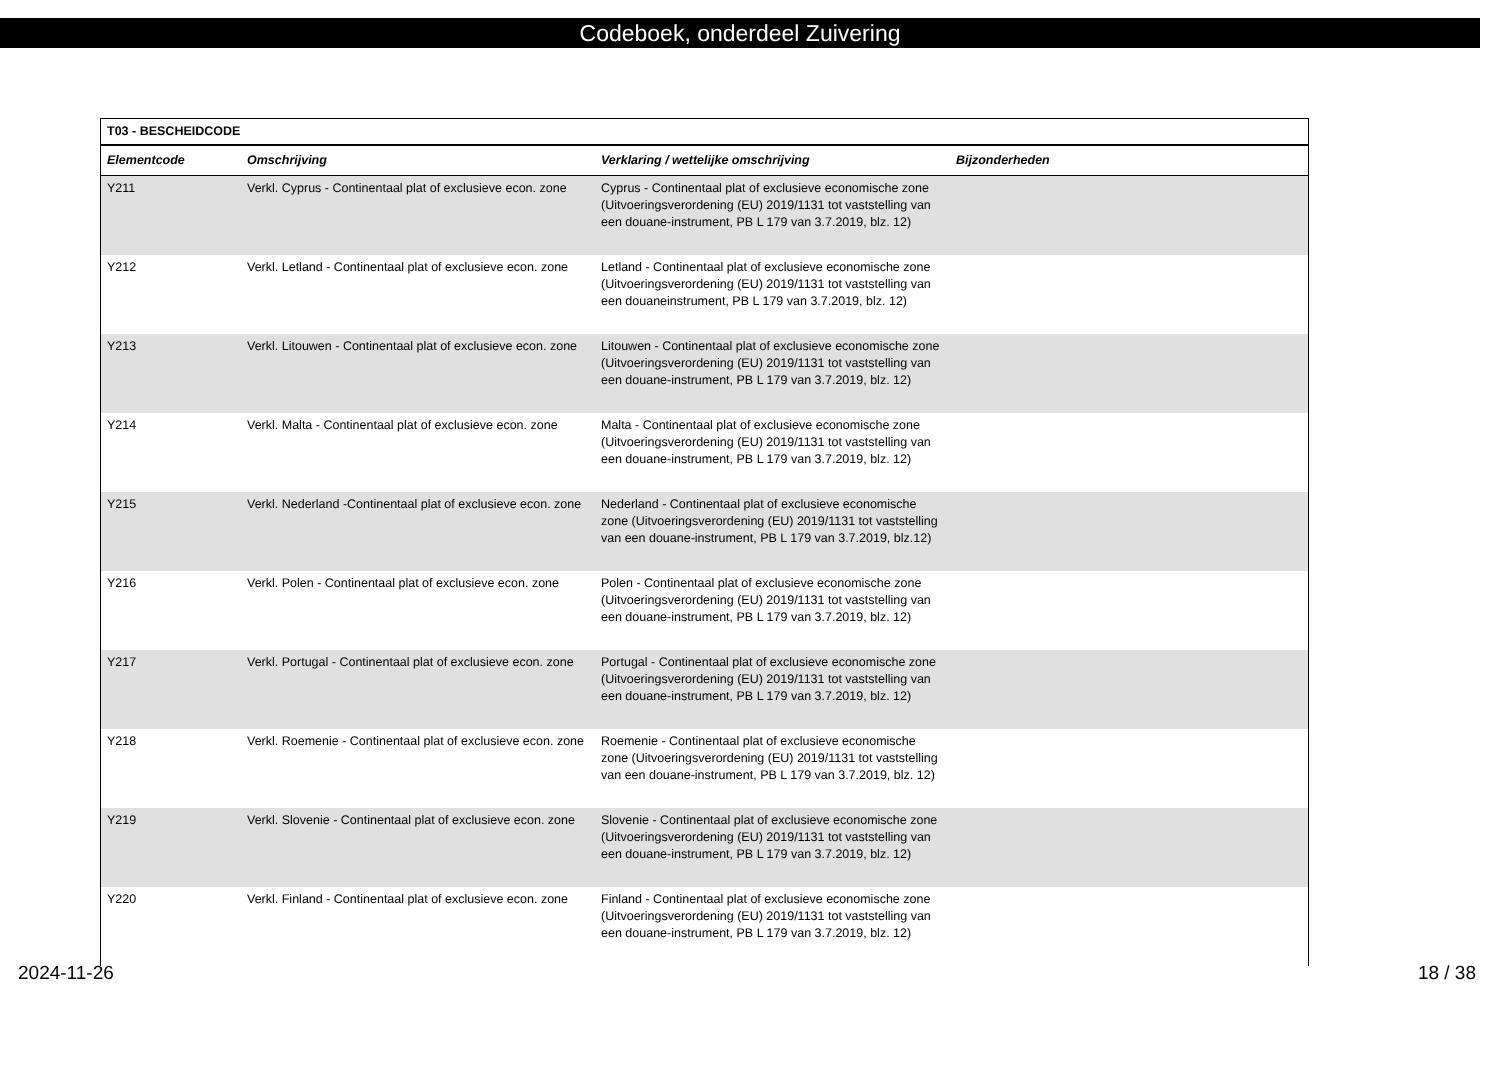Codeboek, onderdeel Zuivering
| T03 - BESCHEIDCODE | | | |
| --- | --- | --- | --- |
| Elementcode | Omschrijving | Verklaring / wettelijke omschrijving | Bijzonderheden |
| Y211 | Verkl. Cyprus - Continentaal plat of exclusieve econ. zone | Cyprus - Continentaal plat of exclusieve economische zone (Uitvoeringsverordening (EU) 2019/1131 tot vaststelling van een douane-instrument, PB L 179 van 3.7.2019, blz. 12) | |
| Y212 | Verkl. Letland - Continentaal plat of exclusieve econ. zone | Letland - Continentaal plat of exclusieve economische zone (Uitvoeringsverordening (EU) 2019/1131 tot vaststelling van een douaneinstrument, PB L 179 van 3.7.2019, blz. 12) | |
| Y213 | Verkl. Litouwen - Continentaal plat of exclusieve econ. zone | Litouwen - Continentaal plat of exclusieve economische zone (Uitvoeringsverordening (EU) 2019/1131 tot vaststelling van een douane-instrument, PB L 179 van 3.7.2019, blz. 12) | |
| Y214 | Verkl. Malta - Continentaal plat of exclusieve econ. zone | Malta - Continentaal plat of exclusieve economische zone (Uitvoeringsverordening (EU) 2019/1131 tot vaststelling van een douane-instrument, PB L 179 van 3.7.2019, blz. 12) | |
| Y215 | Verkl. Nederland -Continentaal plat of exclusieve econ. zone | Nederland - Continentaal plat of exclusieve economische zone (Uitvoeringsverordening (EU) 2019/1131 tot vaststelling van een douane-instrument, PB L 179 van 3.7.2019, blz.12) | |
| Y216 | Verkl. Polen - Continentaal plat of exclusieve econ. zone | Polen - Continentaal plat of exclusieve economische zone (Uitvoeringsverordening (EU) 2019/1131 tot vaststelling van een douane-instrument, PB L 179 van 3.7.2019, blz. 12) | |
| Y217 | Verkl. Portugal - Continentaal plat of exclusieve econ. zone | Portugal - Continentaal plat of exclusieve economische zone (Uitvoeringsverordening (EU) 2019/1131 tot vaststelling van een douane-instrument, PB L 179 van 3.7.2019, blz. 12) | |
| Y218 | Verkl. Roemenie - Continentaal plat of exclusieve econ. zone | Roemenie - Continentaal plat of exclusieve economische zone (Uitvoeringsverordening (EU) 2019/1131 tot vaststelling van een douane-instrument, PB L 179 van 3.7.2019, blz. 12) | |
| Y219 | Verkl. Slovenie - Continentaal plat of exclusieve econ. zone | Slovenie - Continentaal plat of exclusieve economische zone (Uitvoeringsverordening (EU) 2019/1131 tot vaststelling van een douane-instrument, PB L 179 van 3.7.2019, blz. 12) | |
| Y220 | Verkl. Finland - Continentaal plat of exclusieve econ. zone | Finland - Continentaal plat of exclusieve economische zone (Uitvoeringsverordening (EU) 2019/1131 tot vaststelling van een douane-instrument, PB L 179 van 3.7.2019, blz. 12) | |
2024-11-26 18 / 38